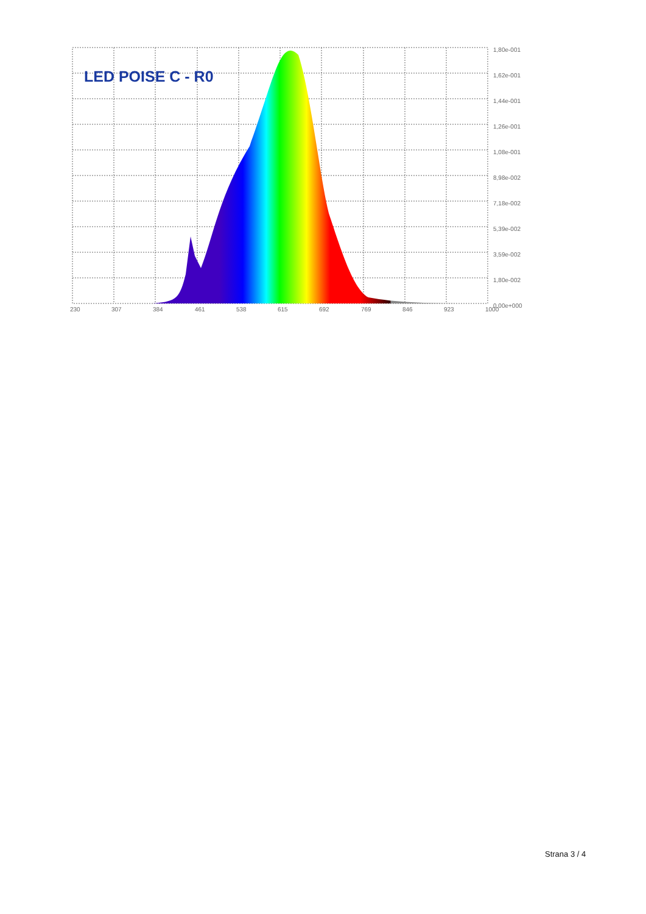LED POISE C - R0
1,80e-001
1,62e-001
1,44e-001
1,26e-001
1,08e-001
8,98e-002
7,18e-002
5,39e-002
3,59e-002
1,80e-002
0,00e+000
230
307
384
461
538
615
692
769
846
923
1000
Strana 3 / 4